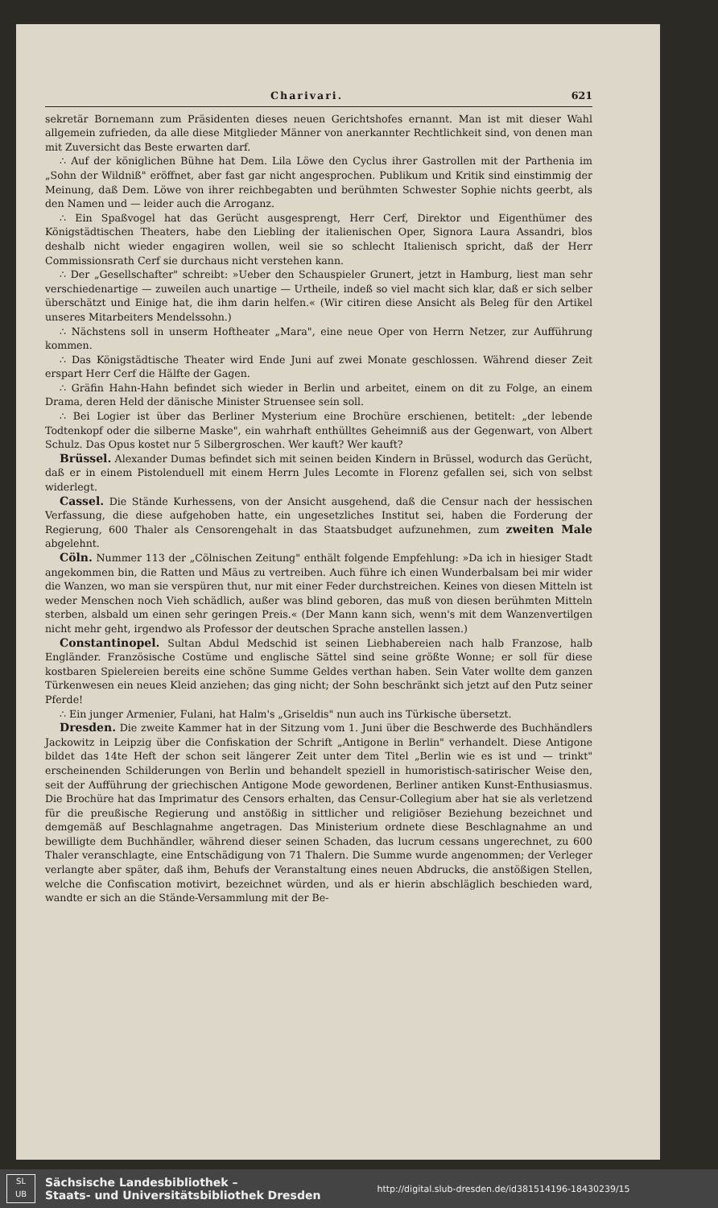Charivari. 621
sekretär Bornemann zum Präsidenten dieses neuen Gerichtshofes ernannt. Man ist mit dieser Wahl allgemein zufrieden, da alle diese Mitglieder Männer von anerkannter Rechtlichkeit sind, von denen man mit Zuversicht das Beste erwarten darf.
∴ Auf der königlichen Bühne hat Dem. Lila Löwe den Cyclus ihrer Gastrollen mit der Parthenia im „Sohn der Wildniß" eröffnet, aber fast gar nicht angesprochen. Publikum und Kritik sind einstimmig der Meinung, daß Dem. Löwe von ihrer reichbegabten und berühmten Schwester Sophie nichts geerbt, als den Namen und — leider auch die Arroganz.
∴ Ein Spaßvogel hat das Gerücht ausgesprengt, Herr Cerf, Direktor und Eigenthümer des Königstädtischen Theaters, habe den Liebling der italienischen Oper, Signora Laura Assandri, blos deshalb nicht wieder engagiren wollen, weil sie so schlecht Italienisch spricht, daß der Herr Commissionsrath Cerf sie durchaus nicht verstehen kann.
∴ Der „Gesellschafter" schreibt: »Ueber den Schauspieler Grunert, jetzt in Hamburg, liest man sehr verschiedenartige — zuweilen auch unartige — Urtheile, indeß so viel macht sich klar, daß er sich selber überschätzt und Einige hat, die ihm darin helfen.« (Wir citiren diese Ansicht als Beleg für den Artikel unseres Mitarbeiters Mendelssohn.)
∴ Nächstens soll in unserm Hoftheater „Mara", eine neue Oper von Herrn Netzer, zur Aufführung kommen.
∴ Das Königstädtische Theater wird Ende Juni auf zwei Monate geschlossen. Während dieser Zeit erspart Herr Cerf die Hälfte der Gagen.
∴ Gräfin Hahn-Hahn befindet sich wieder in Berlin und arbeitet, einem on dit zu Folge, an einem Drama, deren Held der dänische Minister Struensee sein soll.
∴ Bei Logier ist über das Berliner Mysterium eine Brochüre erschienen, betitelt: „der lebende Todtenkopf oder die silberne Maske", ein wahrhaft enthülltes Geheimniß aus der Gegenwart, von Albert Schulz. Das Opus kostet nur 5 Silbergroschen. Wer kauft? Wer kauft?
Brüssel. Alexander Dumas befindet sich mit seinen beiden Kindern in Brüssel, wodurch das Gerücht, daß er in einem Pistolenduell mit einem Herrn Jules Lecomte in Florenz gefallen sei, sich von selbst widerlegt.
Cassel. Die Stände Kurhessens, von der Ansicht ausgehend, daß die Censur nach der hessischen Verfassung, die diese aufgehoben hatte, ein ungesetzliches Institut sei, haben die Forderung der Regierung, 600 Thaler als Censorengehalt in das Staatsbudget aufzunehmen, zum zweiten Male abgelehnt.
Cöln. Nummer 113 der „Cölnischen Zeitung" enthält folgende Empfehlung: »Da ich in hiesiger Stadt angekommen bin, die Ratten und Mäus zu vertreiben. Auch führe ich einen Wunderbalsam bei mir wider die Wanzen, wo man sie verspüren thut, nur mit einer Feder durchstreichen. Keines von diesen Mitteln ist weder Menschen noch Vieh schädlich, außer was blind geboren, das muß von diesen berühmten Mitteln sterben, alsbald um einen sehr geringen Preis.« (Der Mann kann sich, wenn's mit dem Wanzenvertilgen nicht mehr geht, irgendwo als Professor der deutschen Sprache anstellen lassen.)
Constantinopel. Sultan Abdul Medschid ist seinen Liebhabereien nach halb Franzose, halb Engländer. Französische Costüme und englische Sättel sind seine größte Wonne; er soll für diese kostbaren Spielereien bereits eine schöne Summe Geldes verthan haben. Sein Vater wollte dem ganzen Türkenwesen ein neues Kleid anziehen; das ging nicht; der Sohn beschränkt sich jetzt auf den Putz seiner Pferde!
∴ Ein junger Armenier, Fulani, hat Halm's „Griseldis" nun auch ins Türkische übersetzt.
Dresden. Die zweite Kammer hat in der Sitzung vom 1. Juni über die Beschwerde des Buchhändlers Jackowitz in Leipzig über die Confiskation der Schrift „Antigone in Berlin" verhandelt. Diese Antigone bildet das 14te Heft der schon seit längerer Zeit unter dem Titel „Berlin wie es ist und — trinkt" erscheinenden Schilderungen von Berlin und behandelt speziell in humoristisch-satirischer Weise den, seit der Aufführung der griechischen Antigone Mode gewordenen, Berliner antiken Kunst-Enthusiasmus. Die Brochüre hat das Imprimatur des Censors erhalten, das Censur-Collegium aber hat sie als verletzend für die preußische Regierung und anstößig in sittlicher und religiöser Beziehung bezeichnet und demgemäß auf Beschlagnahme angetragen. Das Ministerium ordnete diese Beschlagnahme an und bewilligte dem Buchhändler, während dieser seinen Schaden, das lucrum cessans ungerechnet, zu 600 Thaler veranschlagte, eine Entschädigung von 71 Thalern. Die Summe wurde angenommen; der Verleger verlangte aber später, daß ihm, Behufs der Veranstaltung eines neuen Abdrucks, die anstößigen Stellen, welche die Confiscation motivirt, bezeichnet würden, und als er hierin abschläglich beschieden ward, wandte er sich an die Stände-Versammlung mit der Be-
SL
UB
Sächsische Landesbibliothek –
Staats- und Universitätsbibliothek Dresden
http://digital.slub-dresden.de/id381514196-18430239/15